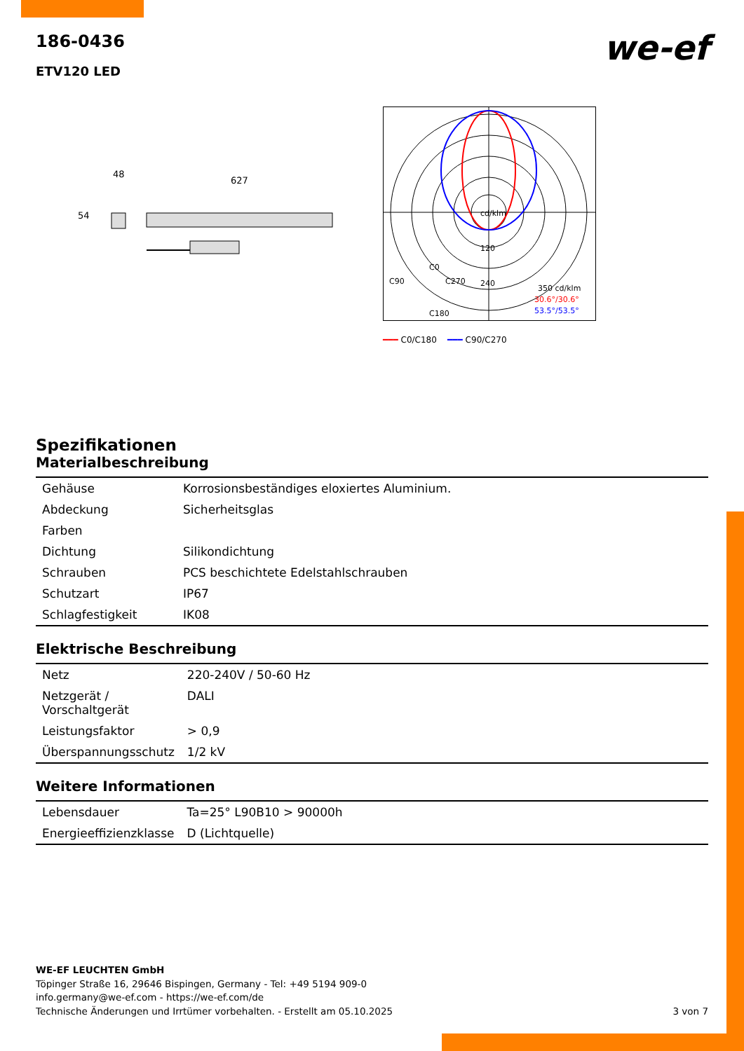we-ef
186-0436
ETV120 LED
48
627
54
cd/klm
120
240
C90
C0
C270
C180
350 cd/klm
30.6°/30.6°
53.5°/53.5°
━━━ C0/C180 ━━━ C90/C270
Spezifikationen
Materialbeschreibung
| Gehäuse | Korrosionsbeständiges eloxiertes Aluminium. |
| Abdeckung | Sicherheitsglas |
| Farben | |
| Dichtung | Silikondichtung |
| Schrauben | PCS beschichtete Edelstahlschrauben |
| Schutzart | IP67 |
| Schlagfestigkeit | IK08 |
Elektrische Beschreibung
| Netz | 220-240V / 50-60 Hz |
| Netzgerät / Vorschaltgerät | DALI |
| Leistungsfaktor | > 0,9 |
| Überspannungsschutz | 1/2 kV |
Weitere Informationen
| Lebensdauer | Ta=25° L90B10 > 90000h |
| Energieeffizienzklasse | D (Lichtquelle) |
WE-EF LEUCHTEN GmbH
Töpinger Straße 16, 29646 Bispingen, Germany - Tel: +49 5194 909-0
info.germany@we-ef.com - https://we-ef.com/de
Technische Änderungen und Irrtümer vorbehalten. - Erstellt am 05.10.2025 3 von 7